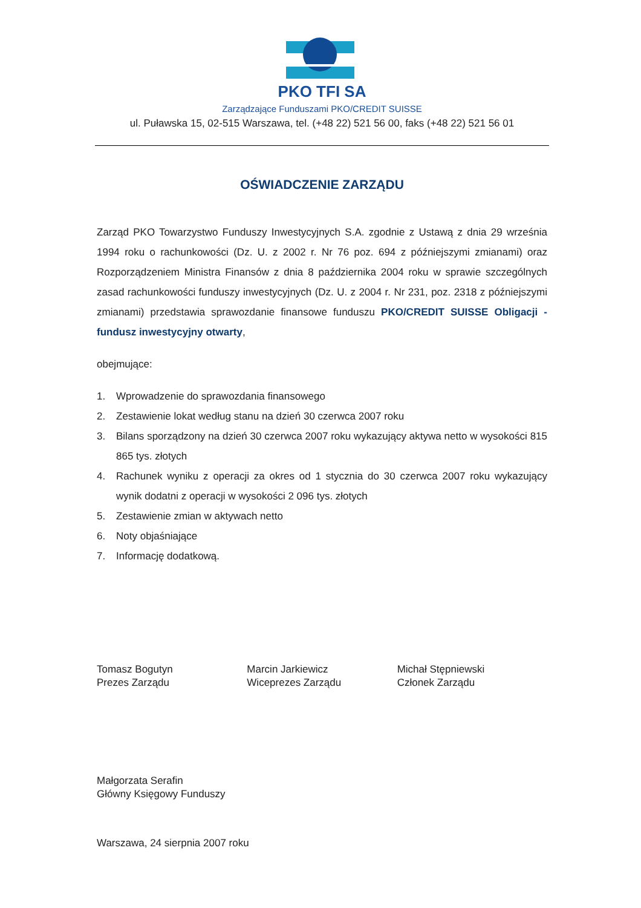PKO TFI SA
Zarządzające Funduszami PKO/CREDIT SUISSE
ul. Puławska 15, 02-515 Warszawa, tel. (+48 22) 521 56 00, faks (+48 22) 521 56 01
OŚWIADCZENIE ZARZĄDU
Zarząd PKO Towarzystwo Funduszy Inwestycyjnych S.A. zgodnie z Ustawą z dnia 29 września 1994 roku o rachunkowości (Dz. U. z 2002 r. Nr 76 poz. 694 z późniejszymi zmianami) oraz Rozporządzeniem Ministra Finansów z dnia 8 października 2004 roku w sprawie szczególnych zasad rachunkowości funduszy inwestycyjnych (Dz. U. z 2004 r. Nr 231, poz. 2318 z późniejszymi zmianami) przedstawia sprawozdanie finansowe funduszu PKO/CREDIT SUISSE Obligacji - fundusz inwestycyjny otwarty,
obejmujące:
1. Wprowadzenie do sprawozdania finansowego
2. Zestawienie lokat według stanu na dzień 30 czerwca 2007 roku
3. Bilans sporządzony na dzień 30 czerwca 2007 roku wykazujący aktywa netto w wysokości 815 865 tys. złotych
4. Rachunek wyniku z operacji za okres od 1 stycznia do 30 czerwca 2007 roku wykazujący wynik dodatni z operacji w wysokości 2 096 tys. złotych
5. Zestawienie zmian w aktywach netto
6. Noty objaśniające
7. Informację dodatkową.
Tomasz Bogutyn
Prezes Zarządu
Marcin Jarkiewicz
Wiceprezes Zarządu
Michał Stępniewski
Członek Zarządu
Małgorzata Serafin
Główny Księgowy Funduszy
Warszawa, 24 sierpnia 2007 roku